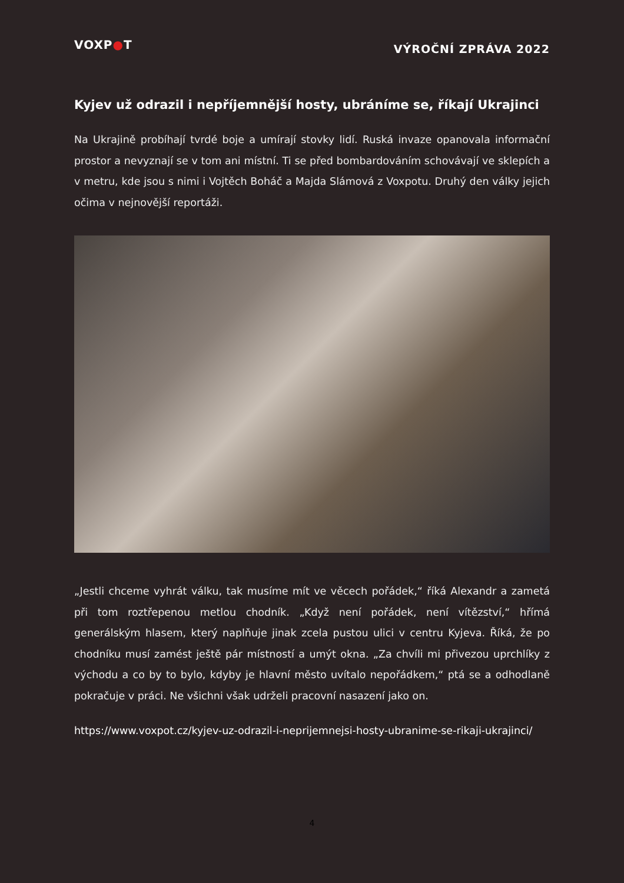VOXP●T
VÝROČNÍ ZPRÁVA 2022
Kyjev už odrazil i nepříjemnější hosty, ubráníme se, říkají Ukrajinci
Na Ukrajině probíhají tvrdé boje a umírají stovky lidí. Ruská invaze opanovala informační prostor a nevyznají se v tom ani místní. Ti se před bombardováním schovávají ve sklepích a v metru, kde jsou s nimi i Vojtěch Boháč a Majda Slámová z Voxpotu. Druhý den války jejich očima v nejnovější reportáži.
„Jestli chceme vyhrát válku, tak musíme mít ve věcech pořádek,“ říká Alexandr a zametá při tom roztřepenou metlou chodník. „Když není pořádek, není vítězství,“ hřímá generálským hlasem, který naplňuje jinak zcela pustou ulici v centru Kyjeva. Říká, že po chodníku musí zamést ještě pár místností a umýt okna. „Za chvíli mi přivezou uprchlíky z východu a co by to bylo, kdyby je hlavní město uvítalo nepořádkem,“ ptá se a odhodlaně pokračuje v práci. Ne všichni však udrželi pracovní nasazení jako on.
https://www.voxpot.cz/kyjev-uz-odrazil-i-neprijemnejsi-hosty-ubranime-se-rikaji-ukrajinci/
4